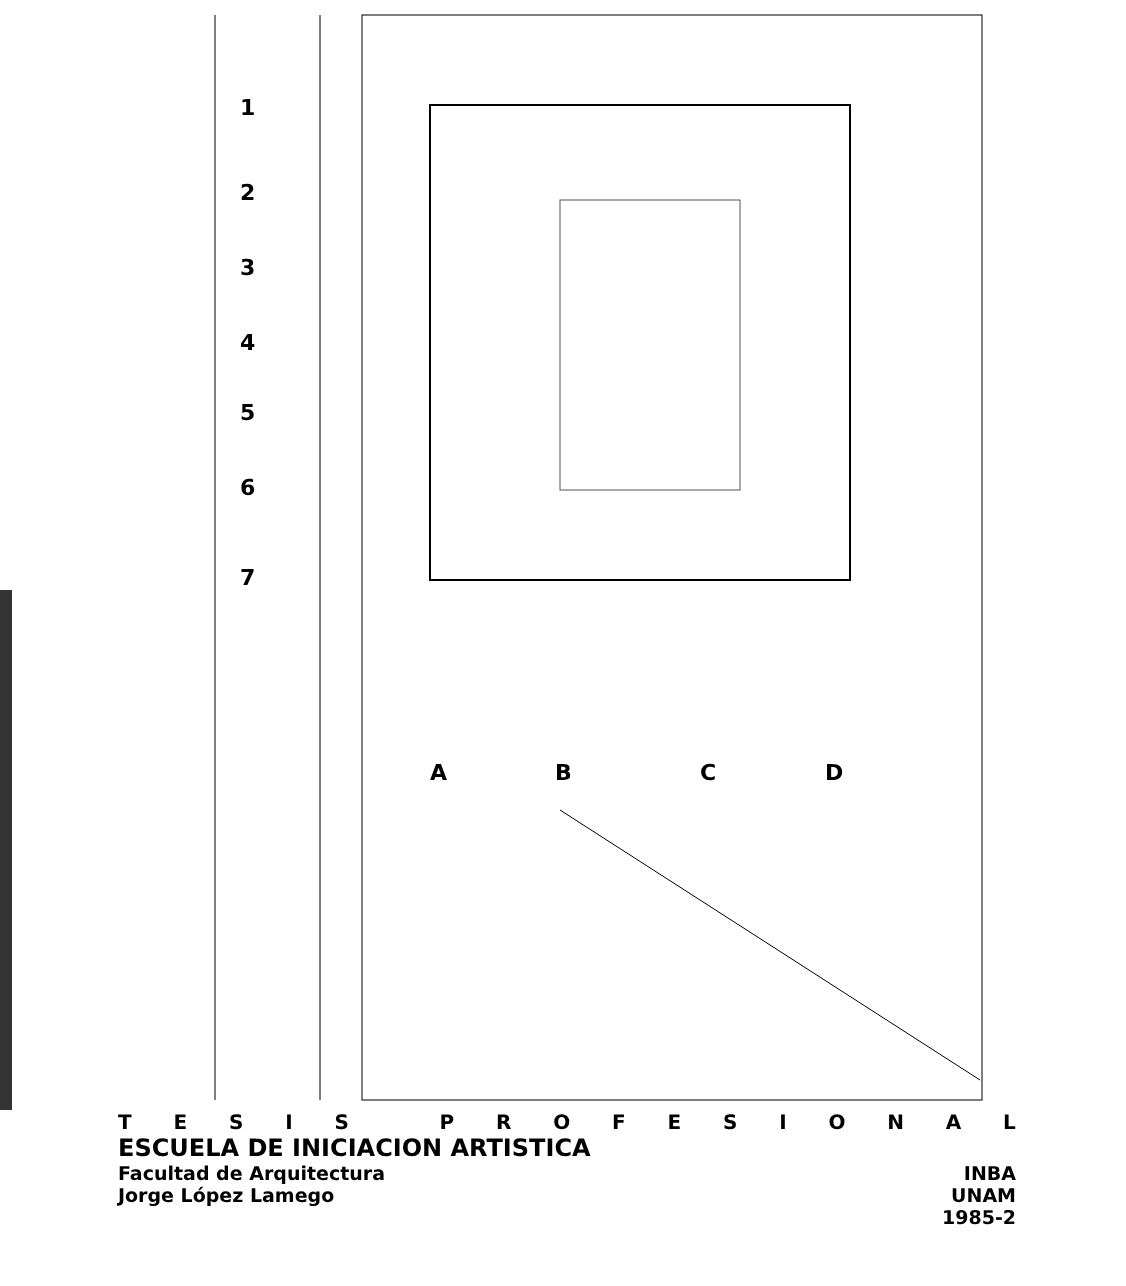1
2
3
4
5
6
7
A
B
C
D
TESIS PROFESIONAL
ESCUELA DE INICIACION ARTISTICA
Facultad de Arquitectura INBA
Jorge López Lamego UNAM
1985-2